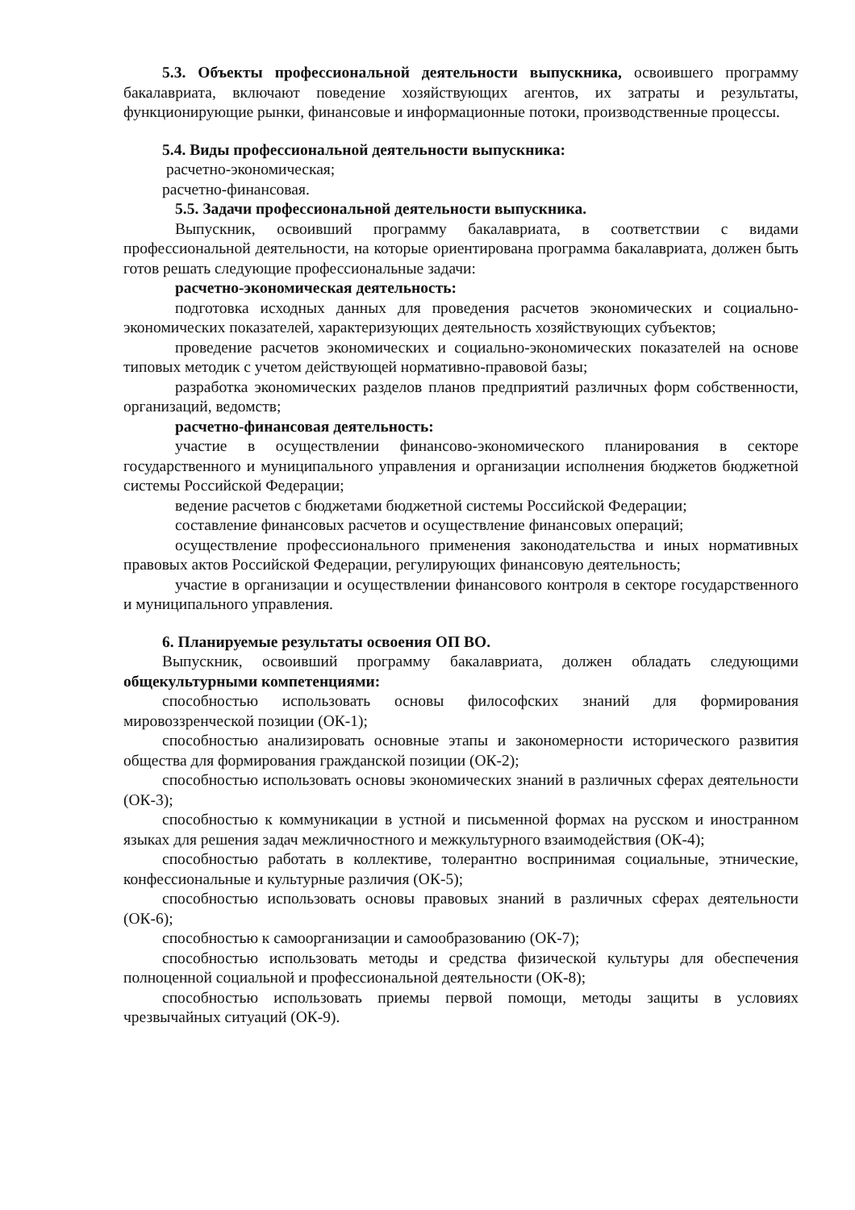5.3. Объекты профессиональной деятельности выпускника, освоившего программу бакалавриата, включают поведение хозяйствующих агентов, их затраты и результаты, функционирующие рынки, финансовые и информационные потоки, производственные процессы.
5.4. Виды профессиональной деятельности выпускника:
расчетно-экономическая;
расчетно-финансовая.
5.5. Задачи профессиональной деятельности выпускника.
Выпускник, освоивший программу бакалавриата, в соответствии с видами профессиональной деятельности, на которые ориентирована программа бакалавриата, должен быть готов решать следующие профессиональные задачи:
расчетно-экономическая деятельность:
подготовка исходных данных для проведения расчетов экономических и социально-экономических показателей, характеризующих деятельность хозяйствующих субъектов;
проведение расчетов экономических и социально-экономических показателей на основе типовых методик с учетом действующей нормативно-правовой базы;
разработка экономических разделов планов предприятий различных форм собственности, организаций, ведомств;
расчетно-финансовая деятельность:
участие в осуществлении финансово-экономического планирования в секторе государственного и муниципального управления и организации исполнения бюджетов бюджетной системы Российской Федерации;
ведение расчетов с бюджетами бюджетной системы Российской Федерации;
составление финансовых расчетов и осуществление финансовых операций;
осуществление профессионального применения законодательства и иных нормативных правовых актов Российской Федерации, регулирующих финансовую деятельность;
участие в организации и осуществлении финансового контроля в секторе государственного и муниципального управления.
6. Планируемые результаты освоения ОП ВО.
Выпускник, освоивший программу бакалавриата, должен обладать следующими общекультурными компетенциями:
способностью использовать основы философских знаний для формирования мировоззренческой позиции (ОК-1);
способностью анализировать основные этапы и закономерности исторического развития общества для формирования гражданской позиции (ОК-2);
способностью использовать основы экономических знаний в различных сферах деятельности (ОК-3);
способностью к коммуникации в устной и письменной формах на русском и иностранном языках для решения задач межличностного и межкультурного взаимодействия (ОК-4);
способностью работать в коллективе, толерантно воспринимая социальные, этнические, конфессиональные и культурные различия (ОК-5);
способностью использовать основы правовых знаний в различных сферах деятельности (ОК-6);
способностью к самоорганизации и самообразованию (ОК-7);
способностью использовать методы и средства физической культуры для обеспечения полноценной социальной и профессиональной деятельности (ОК-8);
способностью использовать приемы первой помощи, методы защиты в условиях чрезвычайных ситуаций (ОК-9).